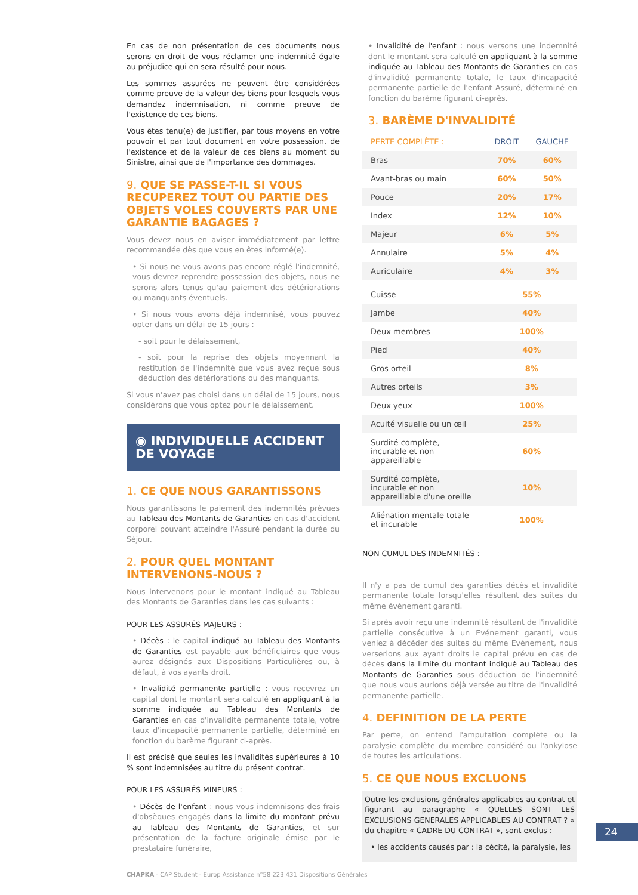En cas de non présentation de ces documents nous serons en droit de vous réclamer une indemnité égale au préjudice qui en sera résulté pour nous.
Les sommes assurées ne peuvent être considérées comme preuve de la valeur des biens pour lesquels vous demandez indemnisation, ni comme preuve de l'existence de ces biens.
Vous êtes tenu(e) de justifier, par tous moyens en votre pouvoir et par tout document en votre possession, de l'existence et de la valeur de ces biens au moment du Sinistre, ainsi que de l'importance des dommages.
9. QUE SE PASSE-T-IL SI VOUS RECUPEREZ TOUT OU PARTIE DES OBJETS VOLES COUVERTS PAR UNE GARANTIE BAGAGES ?
Vous devez nous en aviser immédiatement par lettre recommandée dès que vous en êtes informé(e).
• Si nous ne vous avons pas encore réglé l'indemnité, vous devrez reprendre possession des objets, nous ne serons alors tenus qu'au paiement des détériorations ou manquants éventuels.
• Si nous vous avons déjà indemnisé, vous pouvez opter dans un délai de 15 jours :
- soit pour le délaissement,
- soit pour la reprise des objets moyennant la restitution de l'indemnité que vous avez reçue sous déduction des détériorations ou des manquants.
Si vous n'avez pas choisi dans un délai de 15 jours, nous considérons que vous optez pour le délaissement.
◉ INDIVIDUELLE ACCIDENT DE VOYAGE
1. CE QUE NOUS GARANTISSONS
Nous garantissons le paiement des indemnités prévues au Tableau des Montants de Garanties en cas d'accident corporel pouvant atteindre l'Assuré pendant la durée du Séjour.
2. POUR QUEL MONTANT INTERVENONS-NOUS ?
Nous intervenons pour le montant indiqué au Tableau des Montants de Garanties dans les cas suivants :
POUR LES ASSURÉS MAJEURS :
• Décès : le capital indiqué au Tableau des Montants de Garanties est payable aux bénéficiaires que vous aurez désignés aux Dispositions Particulières ou, à défaut, à vos ayants droit.
• Invalidité permanente partielle : vous recevrez un capital dont le montant sera calculé en appliquant à la somme indiquée au Tableau des Montants de Garanties en cas d'invalidité permanente totale, votre taux d'incapacité permanente partielle, déterminé en fonction du barème figurant ci-après.
Il est précisé que seules les invalidités supérieures à 10 % sont indemnisées au titre du présent contrat.
POUR LES ASSURÉS MINEURS :
• Décès de l'enfant : nous vous indemnisons des frais d'obsèques engagés dans la limite du montant prévu au Tableau des Montants de Garanties, et sur présentation de la facture originale émise par le prestataire funéraire,
• Invalidité de l'enfant : nous versons une indemnité dont le montant sera calculé en appliquant à la somme indiquée au Tableau des Montants de Garanties en cas d'invalidité permanente totale, le taux d'incapacité permanente partielle de l'enfant Assuré, déterminé en fonction du barème figurant ci-après.
3. BARÈME D'INVALIDITÉ
| PERTE COMPLÈTE : | DROIT | GAUCHE |
| --- | --- | --- |
| Bras | 70% | 60% |
| Avant-bras ou main | 60% | 50% |
| Pouce | 20% | 17% |
| Index | 12% | 10% |
| Majeur | 6% | 5% |
| Annulaire | 5% | 4% |
| Auriculaire | 4% | 3% |
| Cuisse | 55% | |
| Jambe | 40% | |
| Deux membres | 100% | |
| Pied | 40% | |
| Gros orteil | 8% | |
| Autres orteils | 3% | |
| Deux yeux | 100% | |
| Acuité visuelle ou un œil | 25% | |
| Surdité complète, incurable et non appareillable | 60% | |
| Surdité complète, incurable et non appareillable d'une oreille | 10% | |
| Aliénation mentale totale et incurable | 100% | |
NON CUMUL DES INDEMNITÉS :
Il n'y a pas de cumul des garanties décès et invalidité permanente totale lorsqu'elles résultent des suites du même événement garanti.
Si après avoir reçu une indemnité résultant de l'invalidité partielle consécutive à un Evénement garanti, vous veniez à décéder des suites du même Evénement, nous verserions aux ayant droits le capital prévu en cas de décès dans la limite du montant indiqué au Tableau des Montants de Garanties sous déduction de l'indemnité que nous vous aurions déjà versée au titre de l'invalidité permanente partielle.
4. DEFINITION DE LA PERTE
Par perte, on entend l'amputation complète ou la paralysie complète du membre considéré ou l'ankylose de toutes les articulations.
5. CE QUE NOUS EXCLUONS
Outre les exclusions générales applicables au contrat et figurant au paragraphe « QUELLES SONT LES EXCLUSIONS GENERALES APPLICABLES AU CONTRAT ? » du chapitre « CADRE DU CONTRAT », sont exclus :
• les accidents causés par : la cécité, la paralysie, les
24
CHAPKA - CAP Student - Europ Assistance n°58 223 431 Dispositions Générales